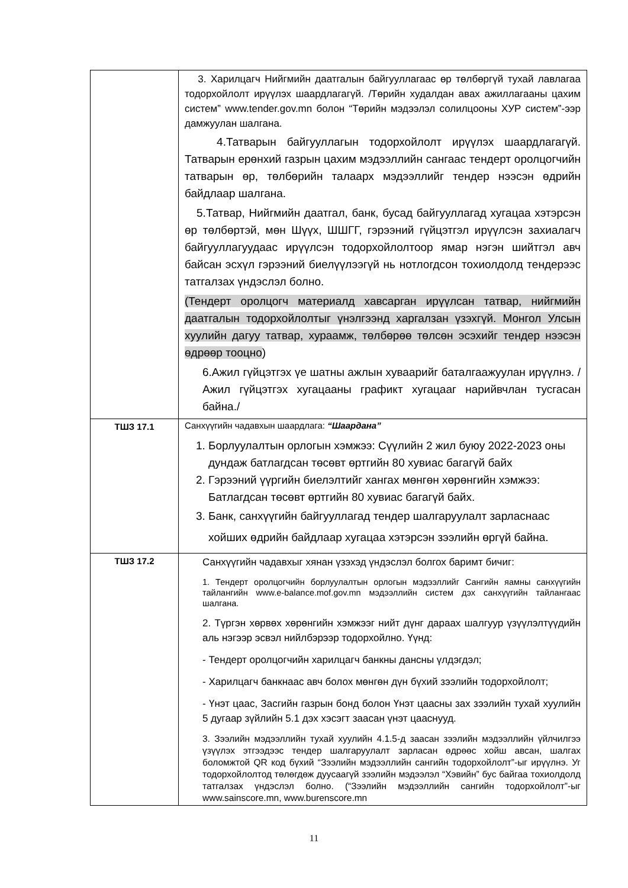| | 3. Харилцагч Нийгмийн даатгалын байгууллагаас өр төлбөргүй тухай лавлагаа тодорхойлолт ирүүлэх шаардлагагүй. /Төрийн худалдан авах ажиллагааны цахим систем” www.tender.gov.mn болон “Төрийн мэдээлэл солилцооны ХУР систем”-ээр дамжуулан шалгана. 4.Татварын байгууллагын тодорхойлолт ирүүлэх шаардлагагүй. Татварын ерөнхий газрын цахим мэдээллийн сангаас тендерт оролцогчийн татварын өр, төлбөрийн талаарх мэдээллийг тендер нээсэн өдрийн байдлаар шалгана. 5.Татвар, Нийгмийн даатгал, банк, бусад байгууллагад хугацаа хэтэрсэн өр төлбөртэй, мөн Шүүх, ШШГГ, гэрээний гүйцэтгэл ирүүлсэн захиалагч байгууллагуудаас ирүүлсэн тодорхойлолтоор ямар нэгэн шийтгэл авч байсан эсхүл гэрээний биелүүлээгүй нь нотлогдсон тохиолдолд тендерээс татгалзах үндэслэл болно. (Тендерт оролцогч материалд хавсарган ирүүлсан татвар, нийгмийн даатгалын тодорхойлолтыг үнэлгээнд харгалзан үзэхгүй. Монгол Улсын хуулийн дагуу татвар, хураамж, төлбөрөө төлсөн эсэхийг тендер нээсэн өдрөөр тооцно ) 6.Ажил гүйцэтгэх үе шатны ажлын хуваарийг баталгаажуулан ирүүлнэ. /Ажил гүйцэтгэх хугацааны графикт хугацааг нарийвчлан тусгасан байна./ |
| ТШЗ 17.1 | Санхүүгийн чадавхын шаардлага: “Шаардана” 1. Борлуулалтын орлогын хэмжээ: Сүүлийн 2 жил буюу 2022-2023 оны дундаж батлагдсан төсөвт өртгийн 80 хувиас багагүй байх 2. Гэрээний үүргийн биелэлтийг хангах мөнгөн хөрөнгийн хэмжээ: Батлагдсан төсөвт өртгийн 80 хувиас багагүй байх. 3. Банк, санхүүгийн байгууллагад тендер шалгаруулалт зарласнаас хойших өдрийн байдлаар хугацаа хэтэрсэн зээлийн өргүй байна. |
| ТШЗ 17.2 | Санхүүгийн чадавхыг хянан үзэхэд үндэслэл болгох баримт бичиг: 1. Тендерт оролцогчийн борлуулалтын орлогын мэдээллийг Сангийн яамны санхүүгийн тайлангийн www.e-balance.mof.gov.mn мэдээллийн систем дэх санхүүгийн тайлангаас шалгана. 2. Түргэн хөрвөх хөрөнгийн хэмжээг нийт дүнг дараах шалгуур үзүүлэлтүүдийн аль нэгээр эсвэл нийлбэрээр тодорхойлно. Үүнд: - Тендерт оролцогчийн харилцагч банкны дансны үлдэгдэл; - Харилцагч банкнаас авч болох мөнгөн дүн бүхий зээлийн тодорхойлолт; - Үнэт цаас, Засгийн газрын бонд болон Үнэт цаасны зах зээлийн тухай хуулийн 5 дугаар зүйлийн 5.1 дэх хэсэгт заасан үнэт цааснууд. 3. Зээлийн мэдээллийн тухай хуулийн 4.1.5-д заасан зээлийн мэдээллийн үйлчилгээ үзүүлэх этгээдээс тендер шалгаруулалт зарласан өдрөөс хойш авсан, шалгах боломжтой QR код бүхий “Зээлийн мэдээллийн сангийн тодорхойлолт”-ыг ирүүлнэ. Уг тодорхойлолтод төлөгдөж дуусаагүй зээлийн мэдээлэл “Хэвийн” бус байгаа тохиолдолд татгалзах үндэслэл болно. (“Зээлийн мэдээллийн сангийн тодорхойлолт”-ыг www.sainscore.mn, www.burenscore.mn |
11